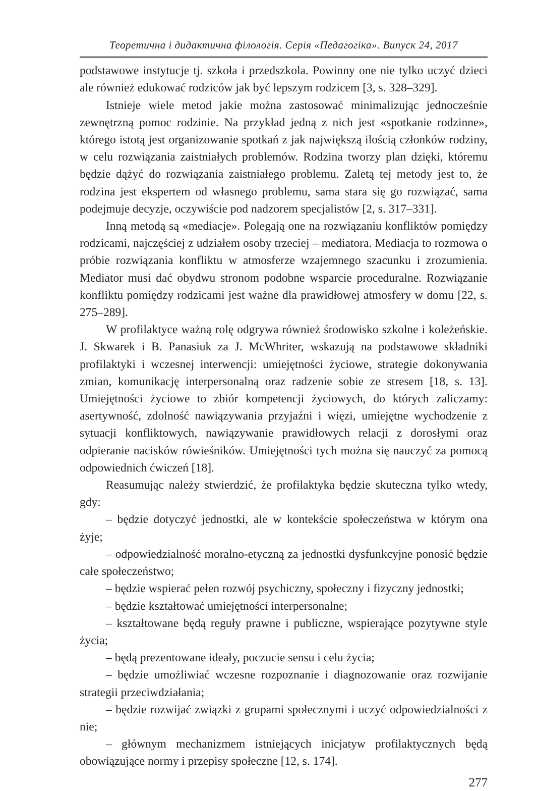Теоретична і дидактична філологія. Серія «Педагогіка». Випуск 24, 2017
podstawowe instytucje tj. szkoła i przedszkola. Powinny one nie tylko uczyć dzieci ale również edukować rodziców jak być lepszym rodzicem [3, s. 328–329].
Istnieje wiele metod jakie można zastosować minimalizując jednocześnie zewnętrzną pomoc rodzinie. Na przykład jedną z nich jest «spotkanie rodzinne», którego istotą jest organizowanie spotkań z jak największą ilością członków rodziny, w celu rozwiązania zaistniałych problemów. Rodzina tworzy plan dzięki, któremu będzie dążyć do rozwiązania zaistniałego problemu. Zaletą tej metody jest to, że rodzina jest ekspertem od własnego problemu, sama stara się go rozwiązać, sama podejmuje decyzje, oczywiście pod nadzorem specjalistów [2, s. 317–331].
Inną metodą są «mediacje». Polegają one na rozwiązaniu konfliktów pomiędzy rodzicami, najczęściej z udziałem osoby trzeciej – mediatora. Mediacja to rozmowa o próbie rozwiązania konfliktu w atmosferze wzajemnego szacunku i zrozumienia. Mediator musi dać obydwu stronom podobne wsparcie proceduralne. Rozwiązanie konfliktu pomiędzy rodzicami jest ważne dla prawidłowej atmosfery w domu [22, s. 275–289].
W profilaktyce ważną rolę odgrywa również środowisko szkolne i koleżeńskie. J. Skwarek i B. Panasiuk za J. McWhriter, wskazują na podstawowe składniki profilaktyki i wczesnej interwencji: umiejętności życiowe, strategie dokonywania zmian, komunikację interpersonalną oraz radzenie sobie ze stresem [18, s. 13]. Umiejętności życiowe to zbiór kompetencji życiowych, do których zaliczamy: asertywność, zdolność nawiązywania przyjaźni i więzi, umiejętne wychodzenie z sytuacji konfliktowych, nawiązywanie prawidłowych relacji z dorosłymi oraz odpieranie nacisków rówieśników. Umiejętności tych można się nauczyć za pomocą odpowiednich ćwiczeń [18].
Reasumując należy stwierdzić, że profilaktyka będzie skuteczna tylko wtedy, gdy:
– będzie dotyczyć jednostki, ale w kontekście społeczeństwa w którym ona żyje;
– odpowiedzialność moralno-etyczną za jednostki dysfunkcyjne ponosić będzie całe społeczeństwo;
– będzie wspierać pełen rozwój psychiczny, społeczny i fizyczny jednostki;
– będzie kształtować umiejętności interpersonalne;
– kształtowane będą reguły prawne i publiczne, wspierające pozytywne style życia;
– będą prezentowane ideały, poczucie sensu i celu życia;
– będzie umożliwiać wczesne rozpoznanie i diagnozowanie oraz rozwijanie strategii przeciwdziałania;
– będzie rozwijać związki z grupami społecznymi i uczyć odpowiedzialności z nie;
– głównym mechanizmem istniejących inicjatyw profilaktycznych będą obowiązujące normy i przepisy społeczne [12, s. 174].
277